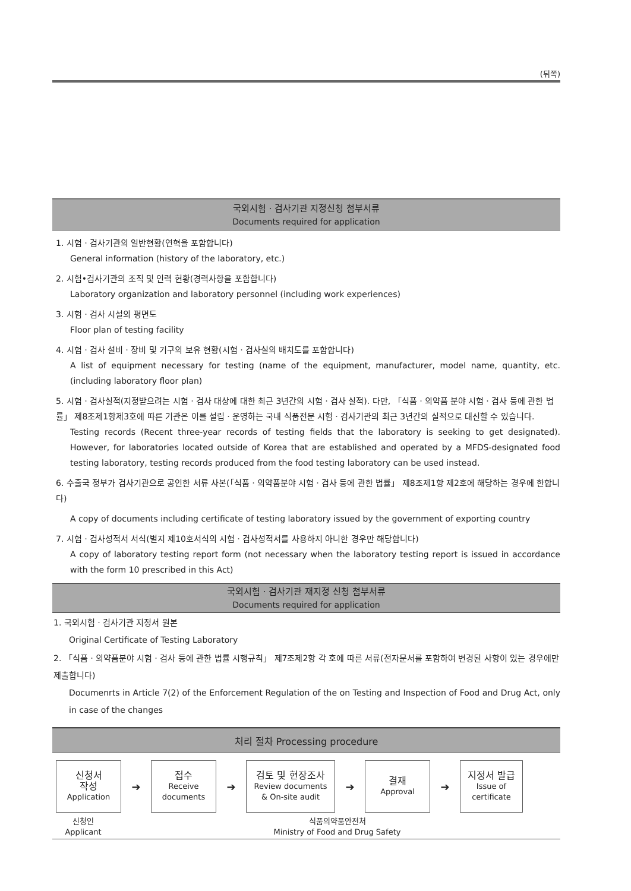(뒤쪽)
국외시험ㆍ검사기관 지정신청 첨부서류
Documents required for application
1. 시험ㆍ검사기관의 일반현황(연혁을 포함합니다)
General information (history of the laboratory, etc.)
2. 시험•검사기관의 조직 및 인력 현황(경력사항을 포함합니다)
Laboratory organization and laboratory personnel (including work experiences)
3. 시험ㆍ검사 시설의 평면도
Floor plan of testing facility
4. 시험ㆍ검사 설비ㆍ장비 및 기구의 보유 현황(시험ㆍ검사실의 배치도를 포함합니다)
A list of equipment necessary for testing (name of the equipment, manufacturer, model name, quantity, etc.(including laboratory floor plan)
5. 시험ㆍ검사실적(지정받으려는 시험ㆍ검사 대상에 대한 최근 3년간의 시험ㆍ검사 실적). 다만, 「식품ㆍ의약품 분야 시험ㆍ검사 등에 관한 법률」 제8조제1항제3호에 따른 기관은 이를 설립ㆍ운영하는 국내 식품전문 시험ㆍ검사기관의 최근 3년간의 실적으로 대신할 수 있습니다.
Testing records (Recent three-year records of testing fields that the laboratory is seeking to get designated). However, for laboratories located outside of Korea that are established and operated by a MFDS-designated food testing laboratory, testing records produced from the food testing laboratory can be used instead.
6. 수출국 정부가 검사기관으로 공인한 서류 사본(「식품ㆍ의약품분야 시험ㆍ검사 등에 관한 법률」 제8조제1항 제2호에 해당하는 경우에 한합니다)
A copy of documents including certificate of testing laboratory issued by the government of exporting country
7. 시험ㆍ검사성적서 서식(별지 제10호서식의 시험ㆍ검사성적서를 사용하지 아니한 경우만 해당합니다)
A copy of laboratory testing report form (not necessary when the laboratory testing report is issued in accordance with the form 10 prescribed in this Act)
국외시험ㆍ검사기관 재지정 신청 첨부서류
Documents required for application
1. 국외시험ㆍ검사기관 지정서 원본
Original Certificate of Testing Laboratory
2. 「식품ㆍ의약품분야 시험ㆍ검사 등에 관한 법률 시행규칙」 제7조제2항 각 호에 따른 서류(전자문서를 포함하여 변경된 사항이 있는 경우에만 제출합니다)
Documenrts in Article 7(2) of the Enforcement Regulation of the on Testing and Inspection of Food and Drug Act, only in case of the changes
처리 절차 Processing procedure
신청서
작성
Application
➔
접수
Receive
documents
➔
검토 및 현장조사
Review documents
& On-site audit
➔
결재
Approval
➔
지정서 발급
Issue of
certificate
신청인
Applicant
식품의약품안전처
Ministry of Food and Drug Safety